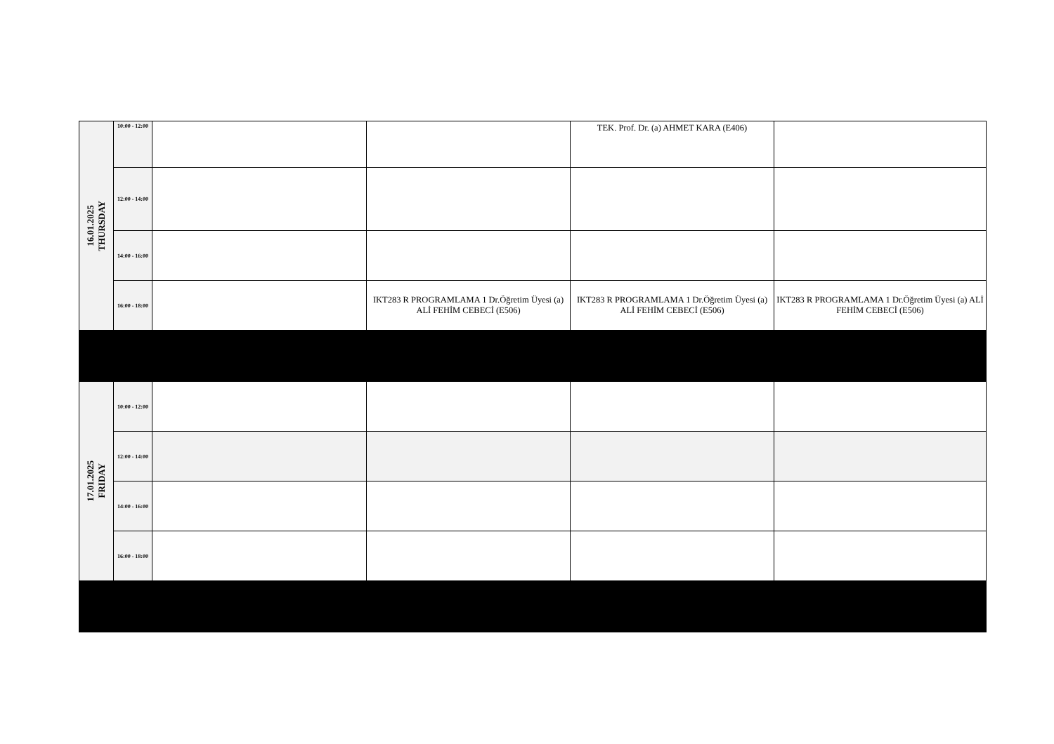| 16.01.2025 THURSDAY | 10:00 - 12:00 | | | TEK. Prof. Dr. (a) AHMET KARA (E406) | |
| | 12:00 - 14:00 | | | | |
| | 14:00 - 16:00 | | | | |
| | 16:00 - 18:00 | | IKT283 R PROGRAMLAMA 1 Dr.Öğretim Üyesi (a) ALİ FEHİM CEBECİ (E506) | IKT283 R PROGRAMLAMA 1 Dr.Öğretim Üyesi (a) ALİ FEHİM CEBECİ (E506) | IKT283 R PROGRAMLAMA 1 Dr.Öğretim Üyesi (a) ALİ FEHİM CEBECİ (E506) |
| 17.01.2025 FRIDAY | 10:00 - 12:00 | | | | |
| | 12:00 - 14:00 | | | | |
| | 14:00 - 16:00 | | | | |
| | 16:00 - 18:00 | | | | |